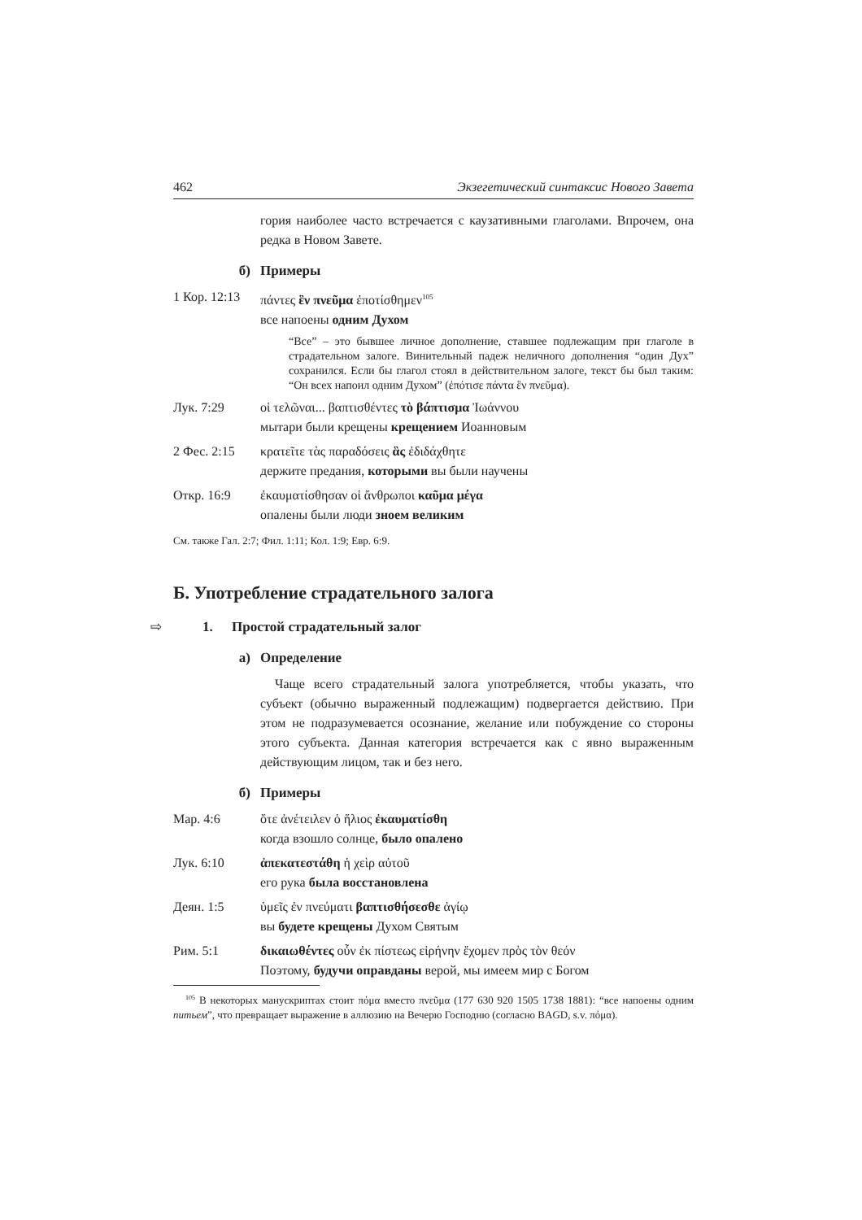462 Экзегетический синтаксис Нового Завета
гория наиболее часто встречается с каузативными глаголами. Впрочем, она редка в Новом Завете.
б) Примеры
1 Кор. 12:13 πάντες ἓν πνεῦμα ἐποτίσθημεν<sup>105</sup>
все напоены одним Духом
“Все” – это бывшее личное дополнение, ставшее подлежащим при глаголе в страдательном залоге. Винительный падеж неличного дополнения “один Дух” сохранился. Если бы глагол стоял в действительном залоге, текст бы был таким: “Он всех напоил одним Духом” (ἐπότισε πάντα ἓν πνεῦμα).
Лук. 7:29 οἱ τελῶναι... βαπτισθέντες τὸ βάπτισμα Ἰωάννου
мытари были крещены крещением Иоанновым
2 Фес. 2:15 κρατεῖτε τὰς παραδόσεις ἃς ἐδιδάχθητε
держите предания, которыми вы были научены
Откр. 16:9 ἐκαυματίσθησαν οἱ ἄνθρωποι καῦμα μέγα
опалены были люди зноем великим
См. также Гал. 2:7; Фил. 1:11; Кол. 1:9; Евр. 6:9.
Б. Употребление страдательного залога
⇨ 1. Простой страдательный залог
а) Определение
Чаще всего страдательный залога употребляется, чтобы указать, что субъект (обычно выраженный подлежащим) подвергается действию. При этом не подразумевается осознание, желание или побуждение со стороны этого субъекта. Данная категория встречается как с явно выраженным действующим лицом, так и без него.
б) Примеры
Мар. 4:6 ὅτε ἀνέτειλεν ὁ ἥλιος ἐκαυματίσθη
когда взошло солнце, было опалено
Лук. 6:10 ἀπεκατεστάθη ἡ χεὶρ αὐτοῦ
его рука была восстановлена
Деян. 1:5 ὑμεῖς ἐν πνεύματι βαπτισθήσεσθε ἁγίῳ
вы будете крещены Духом Святым
Рим. 5:1 δικαιωθέντες οὖν ἐκ πίστεως εἰρήνην ἔχομεν πρὸς τὸν θεόν
Поэтому, будучи оправданы верой, мы имеем мир с Богом
<sup>105</sup> В некоторых манускриптах стоит πόμα вместо πνεῦμα (177 630 920 1505 1738 1881): “все напоены одним питьем”, что превращает выражение в аллюзию на Вечерю Господню (согласно BAGD, s.v. πόμα).